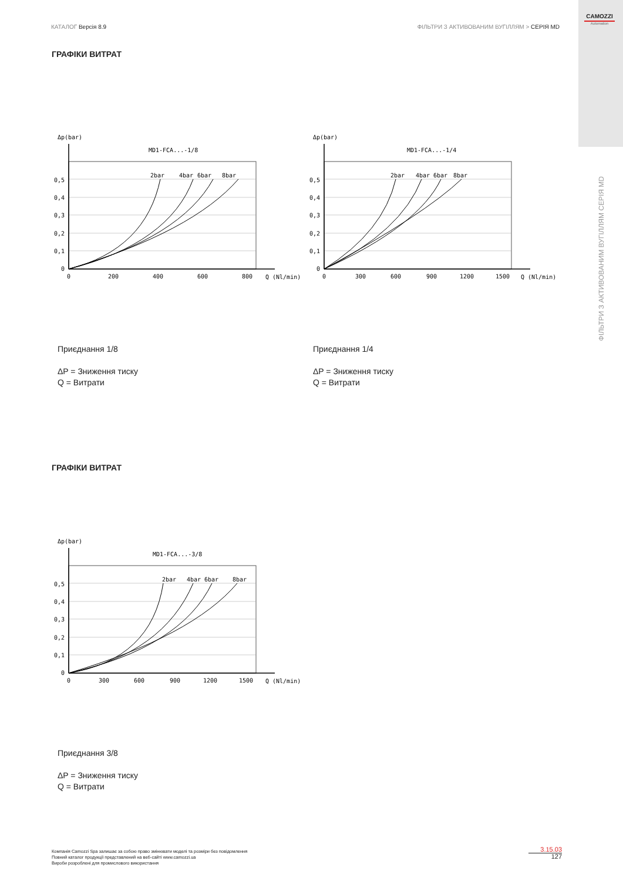КАТАЛОГ Версія 8.9 ФІЛЬТРИ З АКТИВОВАНИМ ВУГІЛЛЯМ > СЕРІЯ MD
CAMOZZI
Automation
ФІЛЬТРИ З АКТИВОВАНИМ ВУГІЛЛЯМ СЕРІЯ MD
ГРАФІКИ ВИТРАТ
Δp(bar)
MD1-FCA...-1/8
2bar
4bar
6bar
8bar
0,5
0,4
0,3
0,2
0,1
0
0
200
400
600
800
Q (Nl/min)
Δp(bar)
MD1-FCA...-1/4
2bar
4bar
6bar
8bar
0,5
0,4
0,3
0,2
0,1
0
0
300
600
900
1200
1500
Q (Nl/min)
Приєднання 1/8
ΔP = Зниження тиску
Q = Витрати
Приєднання 1/4
ΔP = Зниження тиску
Q = Витрати
ГРАФІКИ ВИТРАТ
Δp(bar)
MD1-FCA...-3/8
2bar
4bar
6bar
8bar
0,5
0,4
0,3
0,2
0,1
0
0
300
600
900
1200
1500
Q (Nl/min)
Приєднання 3/8
ΔP = Зниження тиску
Q = Витрати
Компанія Camozzi Spa залишає за собою право змінювати моделі та розміри без повідомлення
Повний каталог продукції представлений на веб-сайті www.camozzi.ua
Вироби розроблені для промислового використання
3.15.03
127